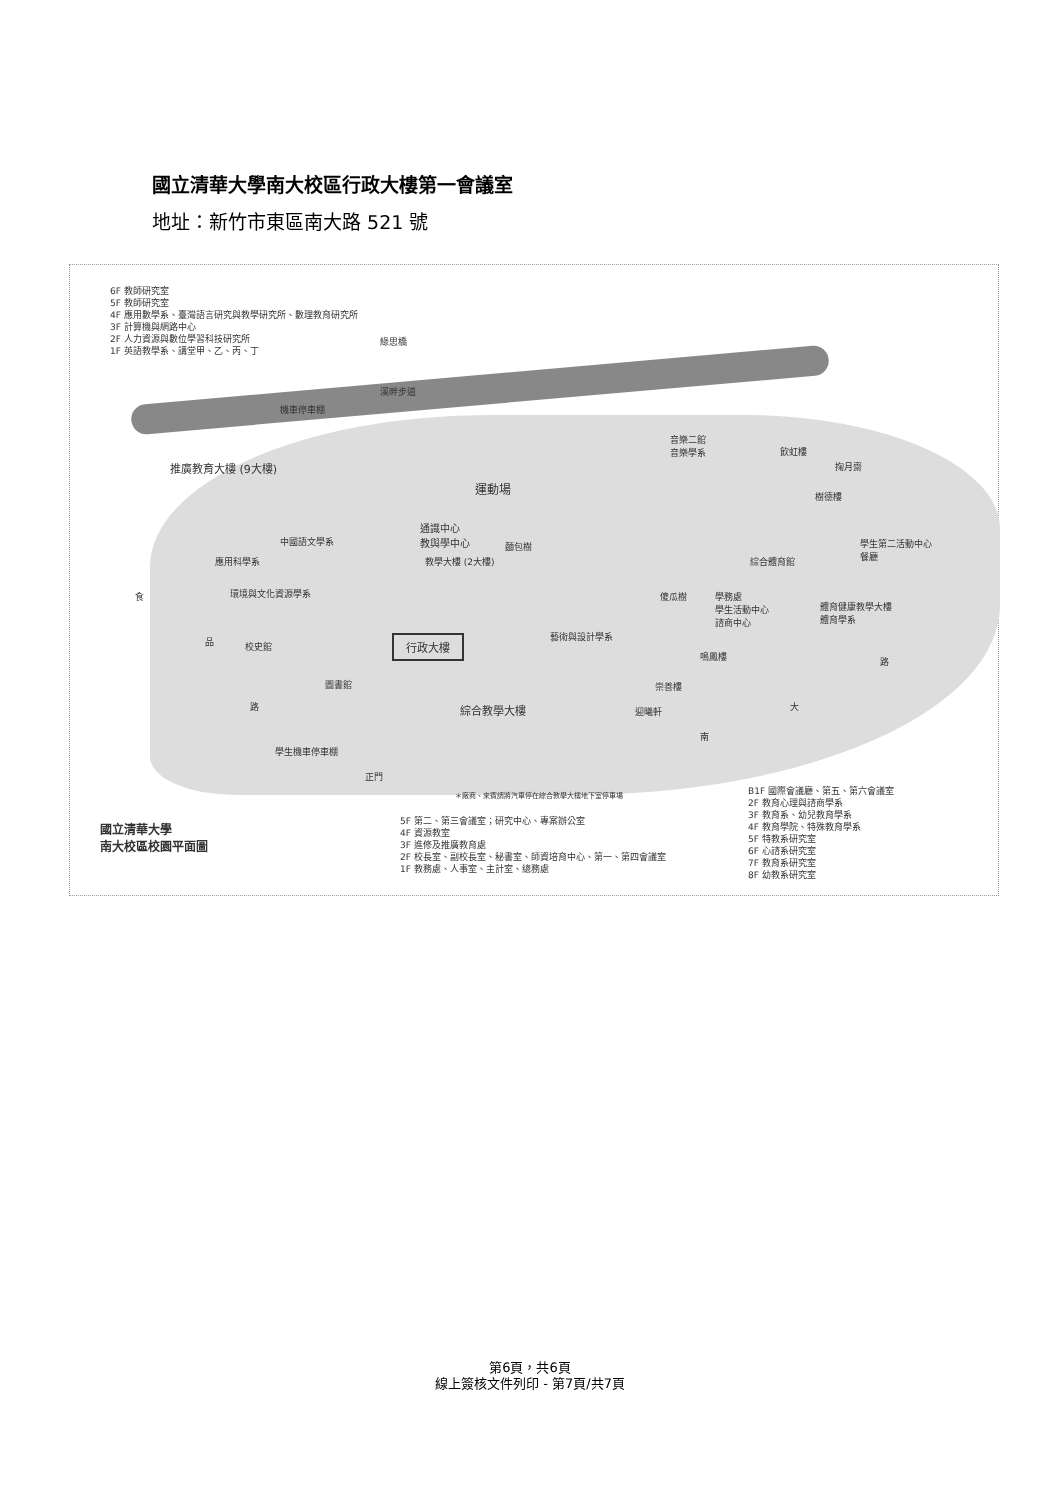國立清華大學南大校區行政大樓第一會議室
地址：新竹市東區南大路 521 號
6F 教師研究室
5F 教師研究室
4F 應用數學系、臺灣語言研究與教學研究所、數理教育研究所
3F 計算機與網路中心
2F 人力資源與數位學習科技研究所
1F 英語教學系、講堂甲、乙、丙、丁
綠思橋
溪畔步道
機車停車棚
推廣教育大樓 (9大樓)
運動場
通識中心
教與學中心
麵包樹
中國語文學系
應用科學系 教學大樓 (2大樓)
環境與文化資源學系
行政大樓 藝術與設計學系
校史館
圖書館
綜合教學大樓
學生機車停車棚
正門
音樂二館
音樂學系
飲虹樓
掬月齋
樹德樓
綜合體育館
學生第二活動中心
餐廳
傻瓜樹
學務處
學生活動中心
諮商中心
體育健康教學大樓
體育學系
鳴鳳樓
崇善樓
迎曦軒
食
品
路
南
大
路
＊廠商、來賓請將汽車停在綜合教學大樓地下室停車場
國立清華大學
南大校區校園平面圖
5F 第二、第三會議室；研究中心、專案辦公室
4F 資源教室
3F 進修及推廣教育處
2F 校長室、副校長室、秘書室、師資培育中心、第一、第四會議室
1F 教務處、人事室、主計室、總務處
B1F 國際會議廳、第五、第六會議室
2F 教育心理與諮商學系
3F 教育系、幼兒教育學系
4F 教育學院、特殊教育學系
5F 特教系研究室
6F 心諮系研究室
7F 教育系研究室
8F 幼教系研究室
第6頁，共6頁
線上簽核文件列印 - 第7頁/共7頁